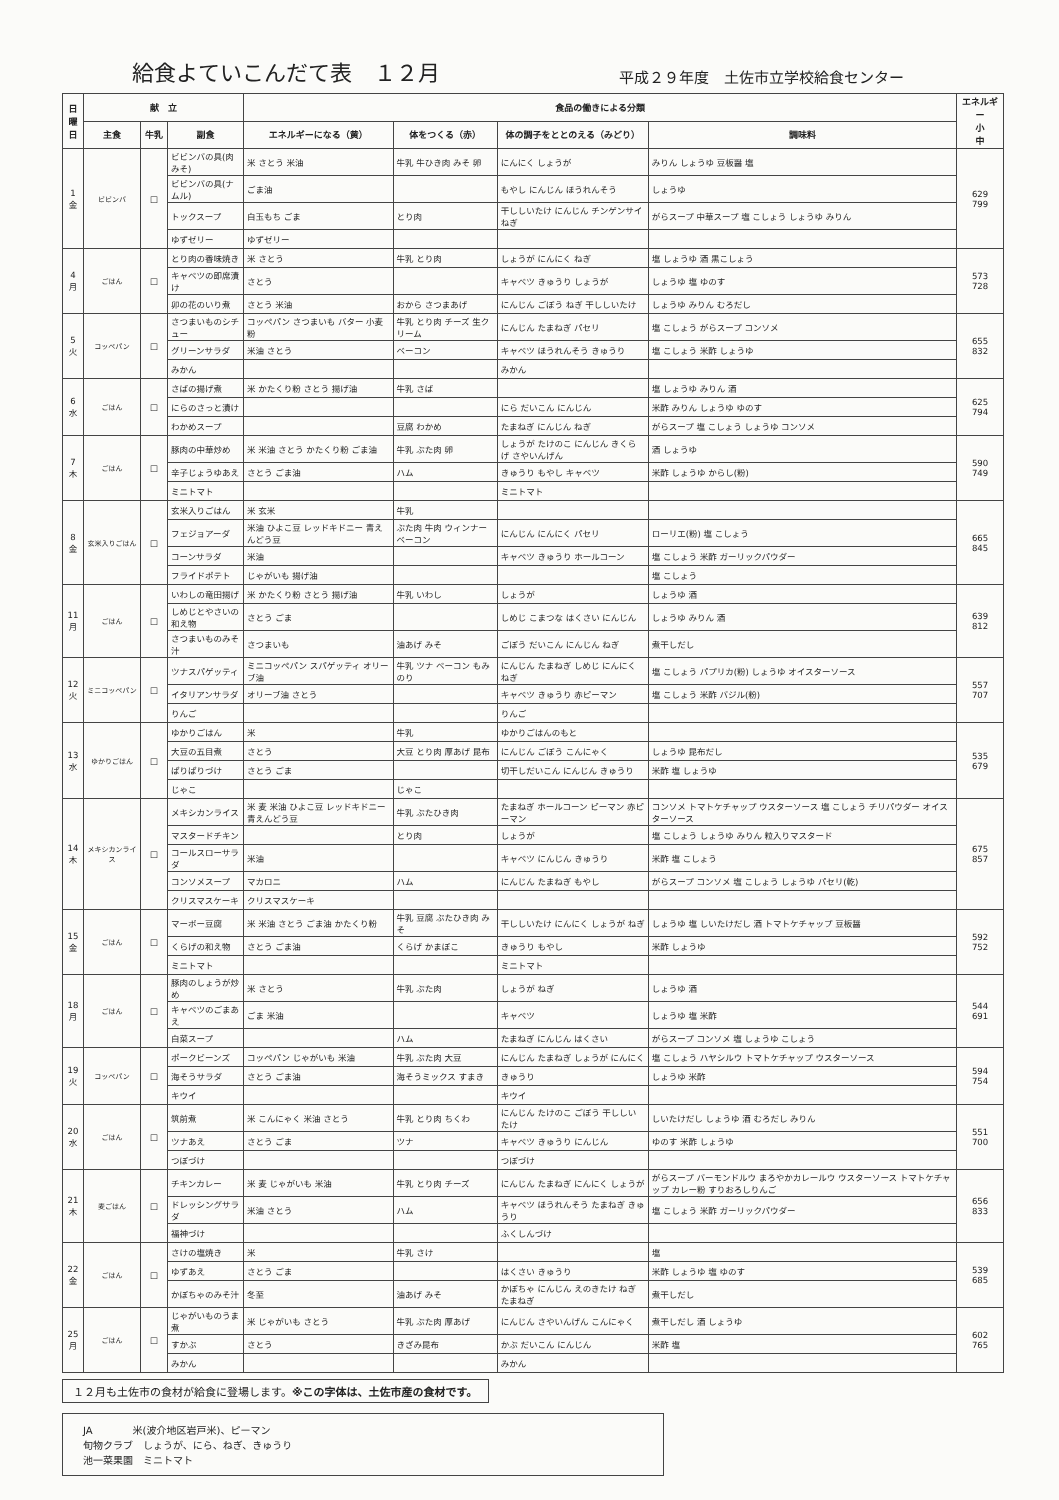給食よていこんだて表　１２月
平成２９年度　土佐市立学校給食センター
| 日 曜日 | 献 立 | | | 食品の働きによる分類 | | | | エネルギー 小 中 |
| --- | --- | --- | --- | --- | --- | --- | --- | --- |
| | 主食 | 牛乳 | 副食 | エネルギーになる（黄） | 体をつくる（赤） | 体の調子をととのえる（みどり） | 調味料 | |
| 1 金 | ビビンバ | □ | ビビンバの具(肉みそ) | 米 さとう 米油 | 牛乳 牛ひき肉 みそ 卵 | にんにく しょうが | みりん しょうゆ 豆板醤 塩 | 629 799 |
| | | | ビビンバの具(ナムル) | ごま油 | | もやし にんじん ほうれんそう | しょうゆ | |
| | | | トックスープ | 白玉もち ごま | とり肉 | 干ししいたけ にんじん チンゲンサイ ねぎ | がらスープ 中華スープ 塩 こしょう しょうゆ みりん | |
| | | | ゆずゼリー | ゆずゼリー | | | | |
| 4 月 | ごはん | □ | とり肉の香味焼き | 米 さとう | 牛乳 とり肉 | しょうが にんにく ねぎ | 塩 しょうゆ 酒 黒こしょう | 573 728 |
| | | | キャベツの即席漬け | さとう | | キャベツ きゅうり しょうが | しょうゆ 塩 ゆのす | |
| | | | 卯の花のいり煮 | さとう 米油 | おから さつまあげ | にんじん ごぼう ねぎ 干ししいたけ | しょうゆ みりん むろだし | |
| 5 火 | コッペパン | □ | さつまいものシチュー | コッペパン さつまいも バター 小麦粉 | 牛乳 とり肉 チーズ 生クリーム | にんじん たまねぎ パセリ | 塩 こしょう がらスープ コンソメ | 655 832 |
| | | | グリーンサラダ | 米油 さとう | ベーコン | キャベツ ほうれんそう きゅうり | 塩 こしょう 米酢 しょうゆ | |
| | | | みかん | | | みかん | | |
| 6 水 | ごはん | □ | さばの揚げ煮 | 米 かたくり粉 さとう 揚げ油 | 牛乳 さば | | 塩 しょうゆ みりん 酒 | 625 794 |
| | | | にらのさっと漬け | | | にら だいこん にんじん | 米酢 みりん しょうゆ ゆのす | |
| | | | わかめスープ | | 豆腐 わかめ | たまねぎ にんじん ねぎ | がらスープ 塩 こしょう しょうゆ コンソメ | |
| 7 木 | ごはん | □ | 豚肉の中華炒め | 米 米油 さとう かたくり粉 ごま油 | 牛乳 ぶた肉 卵 | しょうが たけのこ にんじん きくらげ さやいんげん | 酒 しょうゆ | 590 749 |
| | | | 辛子じょうゆあえ | さとう ごま油 | ハム | きゅうり もやし キャベツ | 米酢 しょうゆ からし(粉) | |
| | | | ミニトマト | | | ミニトマト | | |
| 8 金 | 玄米入りごはん | □ | 玄米入りごはん | 米 玄米 | 牛乳 | | | 665 845 |
| | | | フェジョアーダ | 米油 ひよこ豆 レッドキドニー 青えんどう豆 | ぶた肉 牛肉 ウィンナー ベーコン | にんじん にんにく パセリ | ローリエ(粉) 塩 こしょう | |
| | | | コーンサラダ | 米油 | | キャベツ きゅうり ホールコーン | 塩 こしょう 米酢 ガーリックパウダー | |
| | | | フライドポテト | じゃがいも 揚げ油 | | | 塩 こしょう | |
| 11 月 | ごはん | □ | いわしの竜田揚げ | 米 かたくり粉 さとう 揚げ油 | 牛乳 いわし | しょうが | しょうゆ 酒 | 639 812 |
| | | | しめじとやさいの和え物 | さとう ごま | | しめじ こまつな はくさい にんじん | しょうゆ みりん 酒 | |
| | | | さつまいものみそ汁 | さつまいも | 油あげ みそ | ごぼう だいこん にんじん ねぎ | 煮干しだし | |
| 12 火 | ミニコッペパン | □ | ツナスパゲッティ | ミニコッペパン スパゲッティ オリーブ油 | 牛乳 ツナ ベーコン もみのり | にんじん たまねぎ しめじ にんにく ねぎ | 塩 こしょう パプリカ(粉) しょうゆ オイスターソース | 557 707 |
| | | | イタリアンサラダ | オリーブ油 さとう | | キャベツ きゅうり 赤ピーマン | 塩 こしょう 米酢 バジル(粉) | |
| | | | りんご | | | りんご | | |
| 13 水 | ゆかりごはん | □ | ゆかりごはん | 米 | 牛乳 | ゆかりごはんのもと | | 535 679 |
| | | | 大豆の五目煮 | さとう | 大豆 とり肉 厚あげ 昆布 | にんじん ごぼう こんにゃく | しょうゆ 昆布だし | |
| | | | ぱりぱりづけ | さとう ごま | | 切干しだいこん にんじん きゅうり | 米酢 塩 しょうゆ | |
| | | | じゃこ | | じゃこ | | | |
| 14 木 | メキシカンライス | □ | メキシカンライス | 米 麦 米油 ひよこ豆 レッドキドニー 青えんどう豆 | 牛乳 ぶたひき肉 | たまねぎ ホールコーン ピーマン 赤ピーマン | コンソメ トマトケチャップ ウスターソース 塩 こしょう チリパウダー オイスターソース | 675 857 |
| | | | マスタードチキン | | とり肉 | しょうが | 塩 こしょう しょうゆ みりん 粒入りマスタード | |
| | | | コールスローサラダ | 米油 | | キャベツ にんじん きゅうり | 米酢 塩 こしょう | |
| | | | コンソメスープ | マカロニ | ハム | にんじん たまねぎ もやし | がらスープ コンソメ 塩 こしょう しょうゆ パセリ(乾) | |
| | | | クリスマスケーキ | クリスマスケーキ | | | | |
| 15 金 | ごはん | □ | マーボー豆腐 | 米 米油 さとう ごま油 かたくり粉 | 牛乳 豆腐 ぶたひき肉 みそ | 干ししいたけ にんにく しょうが ねぎ | しょうゆ 塩 しいたけだし 酒 トマトケチャップ 豆板醤 | 592 752 |
| | | | くらげの和え物 | さとう ごま油 | くらげ かまぼこ | きゅうり もやし | 米酢 しょうゆ | |
| | | | ミニトマト | | | ミニトマト | | |
| 18 月 | ごはん | □ | 豚肉のしょうが炒め | 米 さとう | 牛乳 ぶた肉 | しょうが ねぎ | しょうゆ 酒 | 544 691 |
| | | | キャベツのごまあえ | ごま 米油 | | キャベツ | しょうゆ 塩 米酢 | |
| | | | 白菜スープ | | ハム | たまねぎ にんじん はくさい | がらスープ コンソメ 塩 しょうゆ こしょう | |
| 19 火 | コッペパン | □ | ポークビーンズ | コッペパン じゃがいも 米油 | 牛乳 ぶた肉 大豆 | にんじん たまねぎ しょうが にんにく | 塩 こしょう ハヤシルウ トマトケチャップ ウスターソース | 594 754 |
| | | | 海そうサラダ | さとう ごま油 | 海そうミックス すまき | きゅうり | しょうゆ 米酢 | |
| | | | キウイ | | | キウイ | | |
| 20 水 | ごはん | □ | 筑前煮 | 米 こんにゃく 米油 さとう | 牛乳 とり肉 ちくわ | にんじん たけのこ ごぼう 干ししいたけ | しいたけだし しょうゆ 酒 むろだし みりん | 551 700 |
| | | | ツナあえ | さとう ごま | ツナ | キャベツ きゅうり にんじん | ゆのす 米酢 しょうゆ | |
| | | | つぼづけ | | | つぼづけ | | |
| 21 木 | 麦ごはん | □ | チキンカレー | 米 麦 じゃがいも 米油 | 牛乳 とり肉 チーズ | にんじん たまねぎ にんにく しょうが | がらスープ バーモンドルウ まろやかカレールウ ウスターソース トマトケチャップ カレー粉 すりおろしりんご | 656 833 |
| | | | ドレッシングサラダ | 米油 さとう | ハム | キャベツ ほうれんそう たまねぎ きゅうり | 塩 こしょう 米酢 ガーリックパウダー | |
| | | | 福神づけ | | | ふくしんづけ | | |
| 22 金 | ごはん | □ | さけの塩焼き | 米 | 牛乳 さけ | | 塩 | 539 685 |
| | | | ゆずあえ | さとう ごま | | はくさい きゅうり | 米酢 しょうゆ 塩 ゆのす | |
| | | | かぼちゃのみそ汁 | 冬至 | 油あげ みそ | かぼちゃ にんじん えのきたけ ねぎ たまねぎ | 煮干しだし | |
| 25 月 | ごはん | □ | じゃがいものうま煮 | 米 じゃがいも さとう | 牛乳 ぶた肉 厚あげ | にんじん さやいんげん こんにゃく | 煮干しだし 酒 しょうゆ | 602 765 |
| | | | すかぶ | さとう | きざみ昆布 | かぶ だいこん にんじん | 米酢 塩 | |
| | | | みかん | | | みかん | | |
１２月も土佐市の食材が給食に登場します。※この字体は、土佐市産の食材です。
JA　　　　米(波介地区岩戸米)、ピーマン
旬物クラブ　しょうが、にら、ねぎ、きゅうり
池一菜果園　ミニトマト